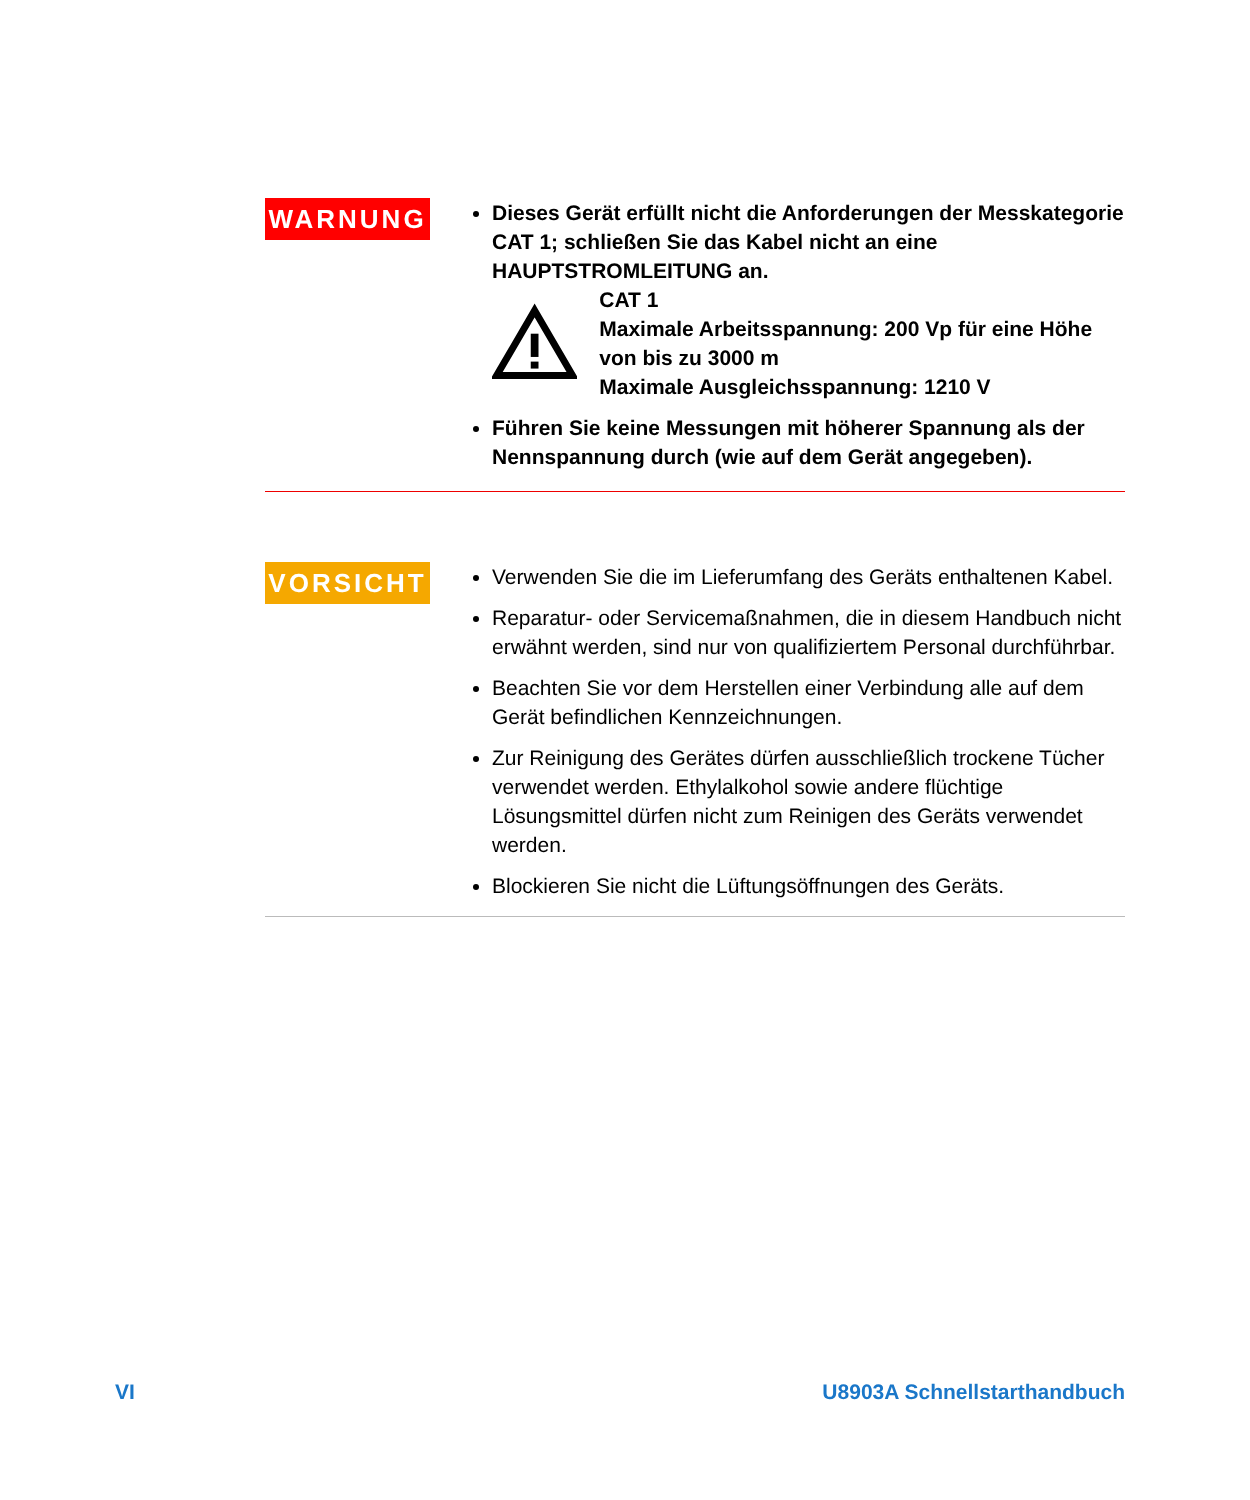WARNUNG
Dieses Gerät erfüllt nicht die Anforderungen der Messkategorie CAT 1; schließen Sie das Kabel nicht an eine HAUPTSTROMLEITUNG an.
CAT 1
Maximale Arbeitsspannung: 200 Vp für eine Höhe von bis zu 3000 m
Maximale Ausgleichsspannung: 1210 V
Führen Sie keine Messungen mit höherer Spannung als der Nennspannung durch (wie auf dem Gerät angegeben).
VORSICHT
Verwenden Sie die im Lieferumfang des Geräts enthaltenen Kabel.
Reparatur- oder Servicemaßnahmen, die in diesem Handbuch nicht erwähnt werden, sind nur von qualifiziertem Personal durchführbar.
Beachten Sie vor dem Herstellen einer Verbindung alle auf dem Gerät befindlichen Kennzeichnungen.
Zur Reinigung des Gerätes dürfen ausschließlich trockene Tücher verwendet werden. Ethylalkohol sowie andere flüchtige Lösungsmittel dürfen nicht zum Reinigen des Geräts verwendet werden.
Blockieren Sie nicht die Lüftungsöffnungen des Geräts.
VI U8903A Schnellstarthandbuch